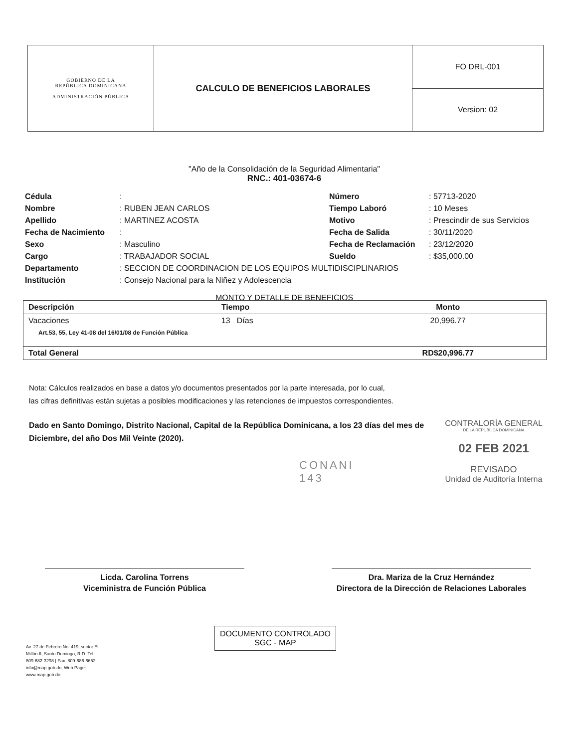| GOBIERNO DE LA REPÚBLICA DOMINICANA ADMINISTRACIÓN PÚBLICA | CALCULO DE BENEFICIOS LABORALES | FO DRL-001 |
| | | Version: 02 |
"Año de la Consolidación de la Seguridad Alimentaria"
RNC.: 401-03674-6
| Cédula | : | Número | : 57713-2020 |
| Nombre | : RUBEN JEAN CARLOS | Tiempo Laboró | : 10 Meses |
| Apellido | : MARTINEZ ACOSTA | Motivo | : Prescindir de sus Servicios |
| Fecha de Nacimiento | : | Fecha de Salida | : 30/11/2020 |
| Sexo | : Masculino | Fecha de Reclamación | : 23/12/2020 |
| Cargo | : TRABAJADOR SOCIAL | Sueldo | : $35,000.00 |
| Departamento | : SECCION DE COORDINACION DE LOS EQUIPOS MULTIDISCIPLINARIOS | | |
| Institución | : Consejo Nacional para la Niñez y Adolescencia | | |
MONTO Y DETALLE DE BENEFICIOS
| Descripción | Tiempo | Monto |
| --- | --- | --- |
| Vacaciones | 13 Días | 20,996.77 |
| Art.53, 55, Ley 41-08 del 16/01/08 de Función Pública | | |
| Total General | | RD$20,996.77 |
Nota: Cálculos realizados en base a datos y/o documentos presentados por la parte interesada, por lo cual,
las cifras definitivas están sujetas a posibles modificaciones y las retenciones de impuestos correspondientes.
Dado en Santo Domingo, Distrito Nacional, Capital de la República Dominicana, a los 23 días del mes de Diciembre, del año Dos Mil Veinte (2020).
CONTRALORÍA GENERAL
DE LA REPUBLICA DOMINICANA
02 FEB 2021
REVISADO
Unidad de Auditoría Interna
CONANI
143
Licda. Carolina Torrens
Viceministra de Función Pública
Dra. Mariza de la Cruz Hernández
Directora de la Dirección de Relaciones Laborales
Av. 27 de Febrero No. 419, sector El Millón II, Santo Domingo, R.D. Tel. 809-682-3298 | Fax. 809-686-6652 info@map.gob.do, Web Page: www.map.gob.do
DOCUMENTO CONTROLADO
SGC - MAP